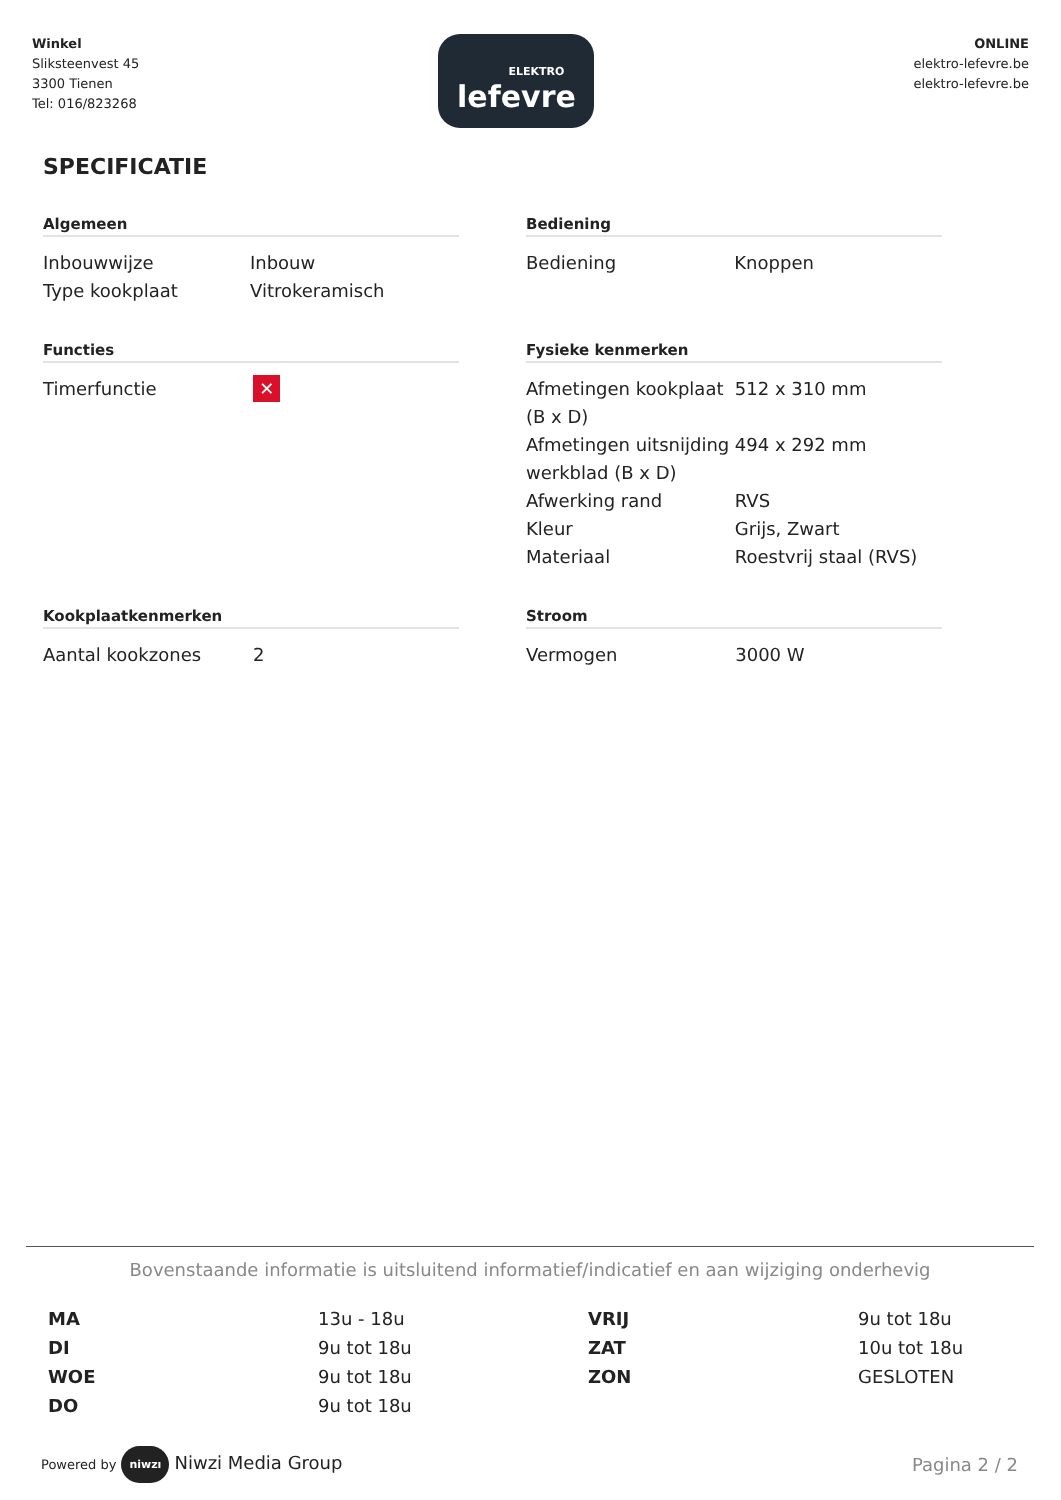Winkel
Sliksteenvest 45
3300 Tienen
Tel: 016/823268
ELEKTRO
lefevre
ONLINE
elektro-lefevre.be
elektro-lefevre.be
SPECIFICATIE
Algemeen
| Inbouwwijze | Inbouw |
| Type kookplaat | Vitrokeramisch |
Bediening
| Bediening | Knoppen |
Functies
| Timerfunctie | ✕ |
Fysieke kenmerken
| Afmetingen kookplaat (B x D) | 512 x 310 mm |
| Afmetingen uitsnijding werkblad (B x D) | 494 x 292 mm |
| Afwerking rand | RVS |
| Kleur | Grijs, Zwart |
| Materiaal | Roestvrij staal (RVS) |
Kookplaatkenmerken
| Aantal kookzones | 2 |
Stroom
| Vermogen | 3000 W |
Bovenstaande informatie is uitsluitend informatief/indicatief en aan wijziging onderhevig
MA 13u - 18u VRIJ 9u tot 18u DI 9u tot 18u ZAT 10u tot 18u WOE 9u tot 18u ZON GESLOTEN DO 9u tot 18u
Powered by niwzı Niwzi Media Group
Pagina 2 / 2